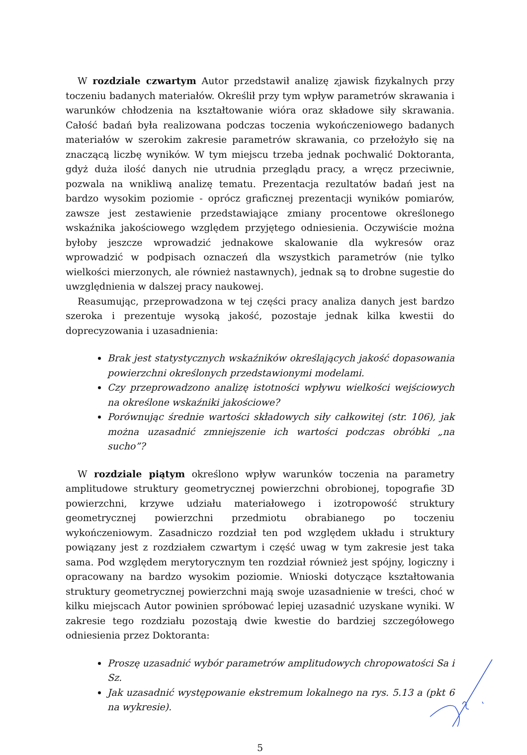W rozdziale czwartym Autor przedstawił analizę zjawisk fizykalnych przy toczeniu badanych materiałów. Określił przy tym wpływ parametrów skrawania i warunków chłodzenia na kształtowanie wióra oraz składowe siły skrawania. Całość badań była realizowana podczas toczenia wykończeniowego badanych materiałów w szerokim zakresie parametrów skrawania, co przełożyło się na znaczącą liczbę wyników. W tym miejscu trzeba jednak pochwalić Doktoranta, gdyż duża ilość danych nie utrudnia przeglądu pracy, a wręcz przeciwnie, pozwala na wnikliwą analizę tematu. Prezentacja rezultatów badań jest na bardzo wysokim poziomie - oprócz graficznej prezentacji wyników pomiarów, zawsze jest zestawienie przedstawiające zmiany procentowe określonego wskaźnika jakościowego względem przyjętego odniesienia. Oczywiście można byłoby jeszcze wprowadzić jednakowe skalowanie dla wykresów oraz wprowadzić w podpisach oznaczeń dla wszystkich parametrów (nie tylko wielkości mierzonych, ale również nastawnych), jednak są to drobne sugestie do uwzględnienia w dalszej pracy naukowej.
Reasumując, przeprowadzona w tej części pracy analiza danych jest bardzo szeroka i prezentuje wysoką jakość, pozostaje jednak kilka kwestii do doprecyzowania i uzasadnienia:
Brak jest statystycznych wskaźników określających jakość dopasowania powierzchni określonych przedstawionymi modelami.
Czy przeprowadzono analizę istotności wpływu wielkości wejściowych na określone wskaźniki jakościowe?
Porównując średnie wartości składowych siły całkowitej (str. 106), jak można uzasadnić zmniejszenie ich wartości podczas obróbki „na sucho”?
W rozdziale piątym określono wpływ warunków toczenia na parametry amplitudowe struktury geometrycznej powierzchni obrobionej, topografie 3D powierzchni, krzywe udziału materiałowego i izotropowość struktury geometrycznej powierzchni przedmiotu obrabianego po toczeniu wykończeniowym. Zasadniczo rozdział ten pod względem układu i struktury powiązany jest z rozdziałem czwartym i część uwag w tym zakresie jest taka sama. Pod względem merytorycznym ten rozdział również jest spójny, logiczny i opracowany na bardzo wysokim poziomie. Wnioski dotyczące kształtowania struktury geometrycznej powierzchni mają swoje uzasadnienie w treści, choć w kilku miejscach Autor powinien spróbować lepiej uzasadnić uzyskane wyniki. W zakresie tego rozdziału pozostają dwie kwestie do bardziej szczegółowego odniesienia przez Doktoranta:
Proszę uzasadnić wybór parametrów amplitudowych chropowatości Sa i Sz.
Jak uzasadnić występowanie ekstremum lokalnego na rys. 5.13 a (pkt 6 na wykresie).
5